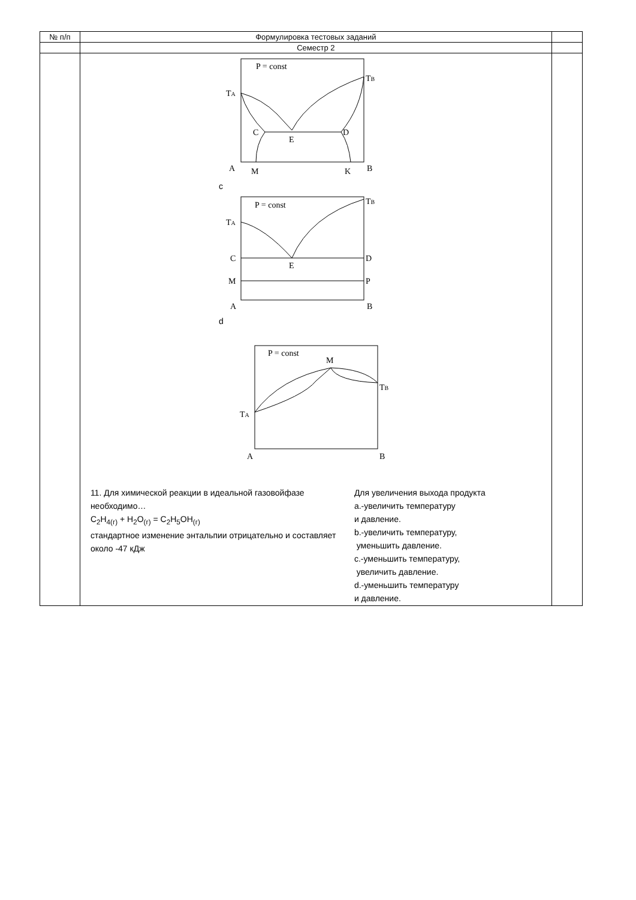| № п/п | Формулировка тестовых заданий | |
| --- | --- | --- |
| | Семестр 2 | |
| | P = const T B T A C E D A M K B c P = const T B T A C E D M P A B d P = const M T B T A A B 11. Для химической реакции в идеальной газовойфазе необходимо… C<sub>2</sub>H<sub>4(г)</sub> + H<sub>2</sub>O<sub>(г)</sub> = C<sub>2</sub>H<sub>5</sub>OH<sub>(г)</sub> стандартное изменение энтальпии отрицательно и составляет около -47 кДж Для увеличения выхода продукта a.-увеличить температуру и давление. b.-увеличить температуру, уменьшить давление. c.-уменьшить температуру, увеличить давление. d.-уменьшить температуру и давление. | |